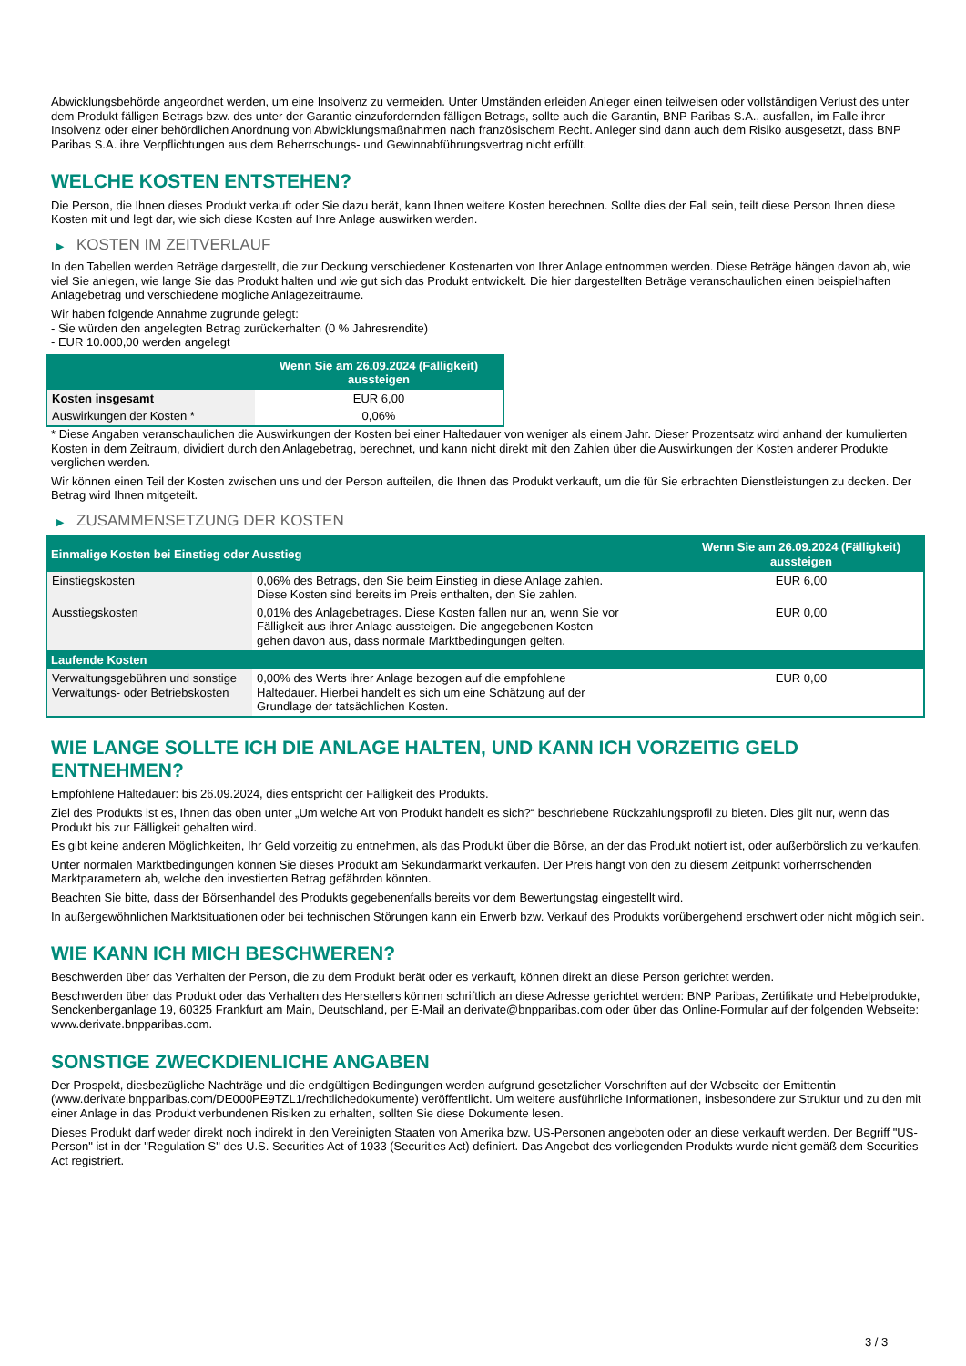Abwicklungsbehörde angeordnet werden, um eine Insolvenz zu vermeiden. Unter Umständen erleiden Anleger einen teilweisen oder vollständigen Verlust des unter dem Produkt fälligen Betrags bzw. des unter der Garantie einzufordernden fälligen Betrags, sollte auch die Garantin, BNP Paribas S.A., ausfallen, im Falle ihrer Insolvenz oder einer behördlichen Anordnung von Abwicklungsmaßnahmen nach französischem Recht. Anleger sind dann auch dem Risiko ausgesetzt, dass BNP Paribas S.A. ihre Verpflichtungen aus dem Beherrschungs- und Gewinnabführungsvertrag nicht erfüllt.
WELCHE KOSTEN ENTSTEHEN?
Die Person, die Ihnen dieses Produkt verkauft oder Sie dazu berät, kann Ihnen weitere Kosten berechnen. Sollte dies der Fall sein, teilt diese Person Ihnen diese Kosten mit und legt dar, wie sich diese Kosten auf Ihre Anlage auswirken werden.
▶ KOSTEN IM ZEITVERLAUF
In den Tabellen werden Beträge dargestellt, die zur Deckung verschiedener Kostenarten von Ihrer Anlage entnommen werden. Diese Beträge hängen davon ab, wie viel Sie anlegen, wie lange Sie das Produkt halten und wie gut sich das Produkt entwickelt. Die hier dargestellten Beträge veranschaulichen einen beispielhaften Anlagebetrag und verschiedene mögliche Anlagezeiträume.
Wir haben folgende Annahme zugrunde gelegt:
- Sie würden den angelegten Betrag zurückerhalten (0 % Jahresrendite)
- EUR 10.000,00 werden angelegt
| | Wenn Sie am 26.09.2024 (Fälligkeit) aussteigen |
| --- | --- |
| Kosten insgesamt | EUR 6,00 |
| Auswirkungen der Kosten * | 0,06% |
* Diese Angaben veranschaulichen die Auswirkungen der Kosten bei einer Haltedauer von weniger als einem Jahr. Dieser Prozentsatz wird anhand der kumulierten Kosten in dem Zeitraum, dividiert durch den Anlagebetrag, berechnet, und kann nicht direkt mit den Zahlen über die Auswirkungen der Kosten anderer Produkte verglichen werden.
Wir können einen Teil der Kosten zwischen uns und der Person aufteilen, die Ihnen das Produkt verkauft, um die für Sie erbrachten Dienstleistungen zu decken. Der Betrag wird Ihnen mitgeteilt.
▶ ZUSAMMENSETZUNG DER KOSTEN
| Einmalige Kosten bei Einstieg oder Ausstieg | | Wenn Sie am 26.09.2024 (Fälligkeit) aussteigen |
| --- | --- | --- |
| Einstiegskosten | 0,06% des Betrags, den Sie beim Einstieg in diese Anlage zahlen. Diese Kosten sind bereits im Preis enthalten, den Sie zahlen. | EUR 6,00 |
| Ausstiegskosten | 0,01% des Anlagebetrages. Diese Kosten fallen nur an, wenn Sie vor Fälligkeit aus ihrer Anlage aussteigen. Die angegebenen Kosten gehen davon aus, dass normale Marktbedingungen gelten. | EUR 0,00 |
| Laufende Kosten | | |
| Verwaltungsgebühren und sonstige Verwaltungs- oder Betriebskosten | 0,00% des Werts ihrer Anlage bezogen auf die empfohlene Haltedauer. Hierbei handelt es sich um eine Schätzung auf der Grundlage der tatsächlichen Kosten. | EUR 0,00 |
WIE LANGE SOLLTE ICH DIE ANLAGE HALTEN, UND KANN ICH VORZEITIG GELD ENTNEHMEN?
Empfohlene Haltedauer: bis 26.09.2024, dies entspricht der Fälligkeit des Produkts.
Ziel des Produkts ist es, Ihnen das oben unter „Um welche Art von Produkt handelt es sich?“ beschriebene Rückzahlungsprofil zu bieten. Dies gilt nur, wenn das Produkt bis zur Fälligkeit gehalten wird.
Es gibt keine anderen Möglichkeiten, Ihr Geld vorzeitig zu entnehmen, als das Produkt über die Börse, an der das Produkt notiert ist, oder außerbörslich zu verkaufen.
Unter normalen Marktbedingungen können Sie dieses Produkt am Sekundärmarkt verkaufen. Der Preis hängt von den zu diesem Zeitpunkt vorherrschenden Marktparametern ab, welche den investierten Betrag gefährden könnten.
Beachten Sie bitte, dass der Börsenhandel des Produkts gegebenenfalls bereits vor dem Bewertungstag eingestellt wird.
In außergewöhnlichen Marktsituationen oder bei technischen Störungen kann ein Erwerb bzw. Verkauf des Produkts vorübergehend erschwert oder nicht möglich sein.
WIE KANN ICH MICH BESCHWEREN?
Beschwerden über das Verhalten der Person, die zu dem Produkt berät oder es verkauft, können direkt an diese Person gerichtet werden.
Beschwerden über das Produkt oder das Verhalten des Herstellers können schriftlich an diese Adresse gerichtet werden: BNP Paribas, Zertifikate und Hebelprodukte, Senckenberganlage 19, 60325 Frankfurt am Main, Deutschland, per E-Mail an derivate@bnpparibas.com oder über das Online-Formular auf der folgenden Webseite: www.derivate.bnpparibas.com.
SONSTIGE ZWECKDIENLICHE ANGABEN
Der Prospekt, diesbezügliche Nachträge und die endgültigen Bedingungen werden aufgrund gesetzlicher Vorschriften auf der Webseite der Emittentin (www.derivate.bnpparibas.com/DE000PE9TZL1/rechtlichedokumente) veröffentlicht. Um weitere ausführliche Informationen, insbesondere zur Struktur und zu den mit einer Anlage in das Produkt verbundenen Risiken zu erhalten, sollten Sie diese Dokumente lesen.
Dieses Produkt darf weder direkt noch indirekt in den Vereinigten Staaten von Amerika bzw. US-Personen angeboten oder an diese verkauft werden. Der Begriff "US-Person" ist in der "Regulation S" des U.S. Securities Act of 1933 (Securities Act) definiert. Das Angebot des vorliegenden Produkts wurde nicht gemäß dem Securities Act registriert.
3 / 3